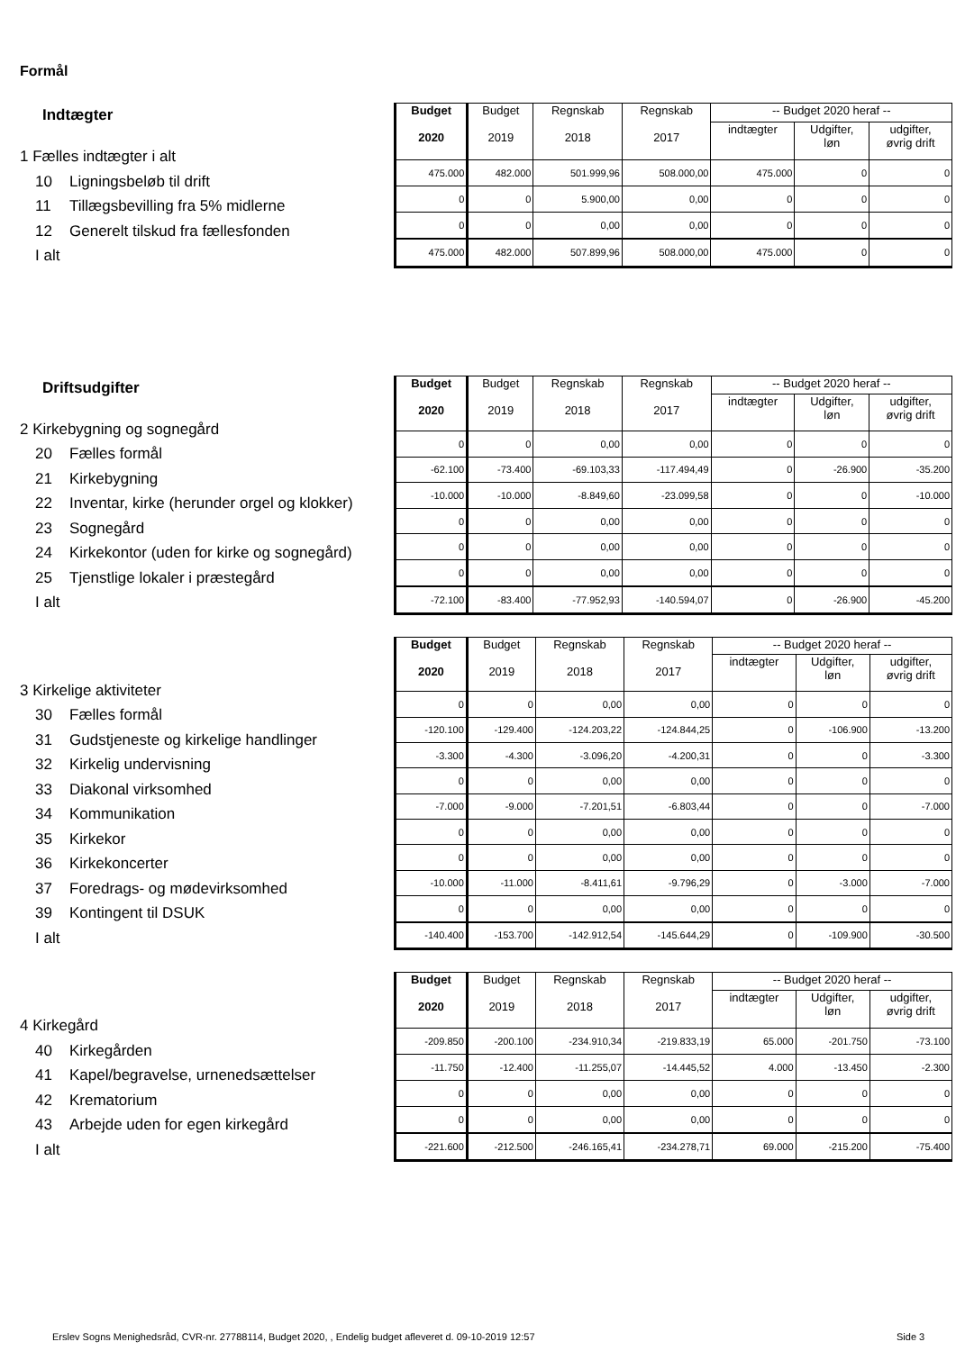Formål
Indtægter
1 Fælles indtægter i alt
10 Ligningsbeløb til drift
11 Tillægsbevilling fra 5% midlerne
12 Generelt tilskud fra fællesfonden
I alt
| Budget 2020 | Budget 2019 | Regnskab 2018 | Regnskab 2017 | -- Budget 2020 heraf -- | | |
| --- | --- | --- | --- | --- | --- | --- |
| | | | | indtægter | Udgifter, løn | udgifter, øvrig drift |
| 475.000 | 482.000 | 501.999,96 | 508.000,00 | 475.000 | 0 | 0 |
| 0 | 0 | 5.900,00 | 0,00 | 0 | 0 | 0 |
| 0 | 0 | 0,00 | 0,00 | 0 | 0 | 0 |
| 475.000 | 482.000 | 507.899,96 | 508.000,00 | 475.000 | 0 | 0 |
Driftsudgifter
2 Kirkebygning og sognegård
20 Fælles formål
21 Kirkebygning
22 Inventar, kirke (herunder orgel og klokker)
23 Sognegård
24 Kirkekontor (uden for kirke og sognegård)
25 Tjenstlige lokaler i præstegård
I alt
| Budget 2020 | Budget 2019 | Regnskab 2018 | Regnskab 2017 | -- Budget 2020 heraf -- | | |
| --- | --- | --- | --- | --- | --- | --- |
| | | | | indtægter | Udgifter, løn | udgifter, øvrig drift |
| 0 | 0 | 0,00 | 0,00 | 0 | 0 | 0 |
| -62.100 | -73.400 | -69.103,33 | -117.494,49 | 0 | -26.900 | -35.200 |
| -10.000 | -10.000 | -8.849,60 | -23.099,58 | 0 | 0 | -10.000 |
| 0 | 0 | 0,00 | 0,00 | 0 | 0 | 0 |
| 0 | 0 | 0,00 | 0,00 | 0 | 0 | 0 |
| 0 | 0 | 0,00 | 0,00 | 0 | 0 | 0 |
| -72.100 | -83.400 | -77.952,93 | -140.594,07 | 0 | -26.900 | -45.200 |
3 Kirkelige aktiviteter
30 Fælles formål
31 Gudstjeneste og kirkelige handlinger
32 Kirkelig undervisning
33 Diakonal virksomhed
34 Kommunikation
35 Kirkekor
36 Kirkekoncerter
37 Foredrags- og mødevirksomhed
39 Kontingent til DSUK
I alt
| Budget 2020 | Budget 2019 | Regnskab 2018 | Regnskab 2017 | -- Budget 2020 heraf -- | | |
| --- | --- | --- | --- | --- | --- | --- |
| | | | | indtægter | Udgifter, løn | udgifter, øvrig drift |
| 0 | 0 | 0,00 | 0,00 | 0 | 0 | 0 |
| -120.100 | -129.400 | -124.203,22 | -124.844,25 | 0 | -106.900 | -13.200 |
| -3.300 | -4.300 | -3.096,20 | -4.200,31 | 0 | 0 | -3.300 |
| 0 | 0 | 0,00 | 0,00 | 0 | 0 | 0 |
| -7.000 | -9.000 | -7.201,51 | -6.803,44 | 0 | 0 | -7.000 |
| 0 | 0 | 0,00 | 0,00 | 0 | 0 | 0 |
| 0 | 0 | 0,00 | 0,00 | 0 | 0 | 0 |
| -10.000 | -11.000 | -8.411,61 | -9.796,29 | 0 | -3.000 | -7.000 |
| 0 | 0 | 0,00 | 0,00 | 0 | 0 | 0 |
| -140.400 | -153.700 | -142.912,54 | -145.644,29 | 0 | -109.900 | -30.500 |
4 Kirkegård
40 Kirkegården
41 Kapel/begravelse, urnenedsættelser
42 Krematorium
43 Arbejde uden for egen kirkegård
I alt
| Budget 2020 | Budget 2019 | Regnskab 2018 | Regnskab 2017 | -- Budget 2020 heraf -- | | |
| --- | --- | --- | --- | --- | --- | --- |
| | | | | indtægter | Udgifter, løn | udgifter, øvrig drift |
| -209.850 | -200.100 | -234.910,34 | -219.833,19 | 65.000 | -201.750 | -73.100 |
| -11.750 | -12.400 | -11.255,07 | -14.445,52 | 4.000 | -13.450 | -2.300 |
| 0 | 0 | 0,00 | 0,00 | 0 | 0 | 0 |
| 0 | 0 | 0,00 | 0,00 | 0 | 0 | 0 |
| -221.600 | -212.500 | -246.165,41 | -234.278,71 | 69.000 | -215.200 | -75.400 |
Erslev Sogns Menighedsråd, CVR-nr. 27788114, Budget 2020, , Endelig budget afleveret d. 09-10-2019 12:57
Side 3